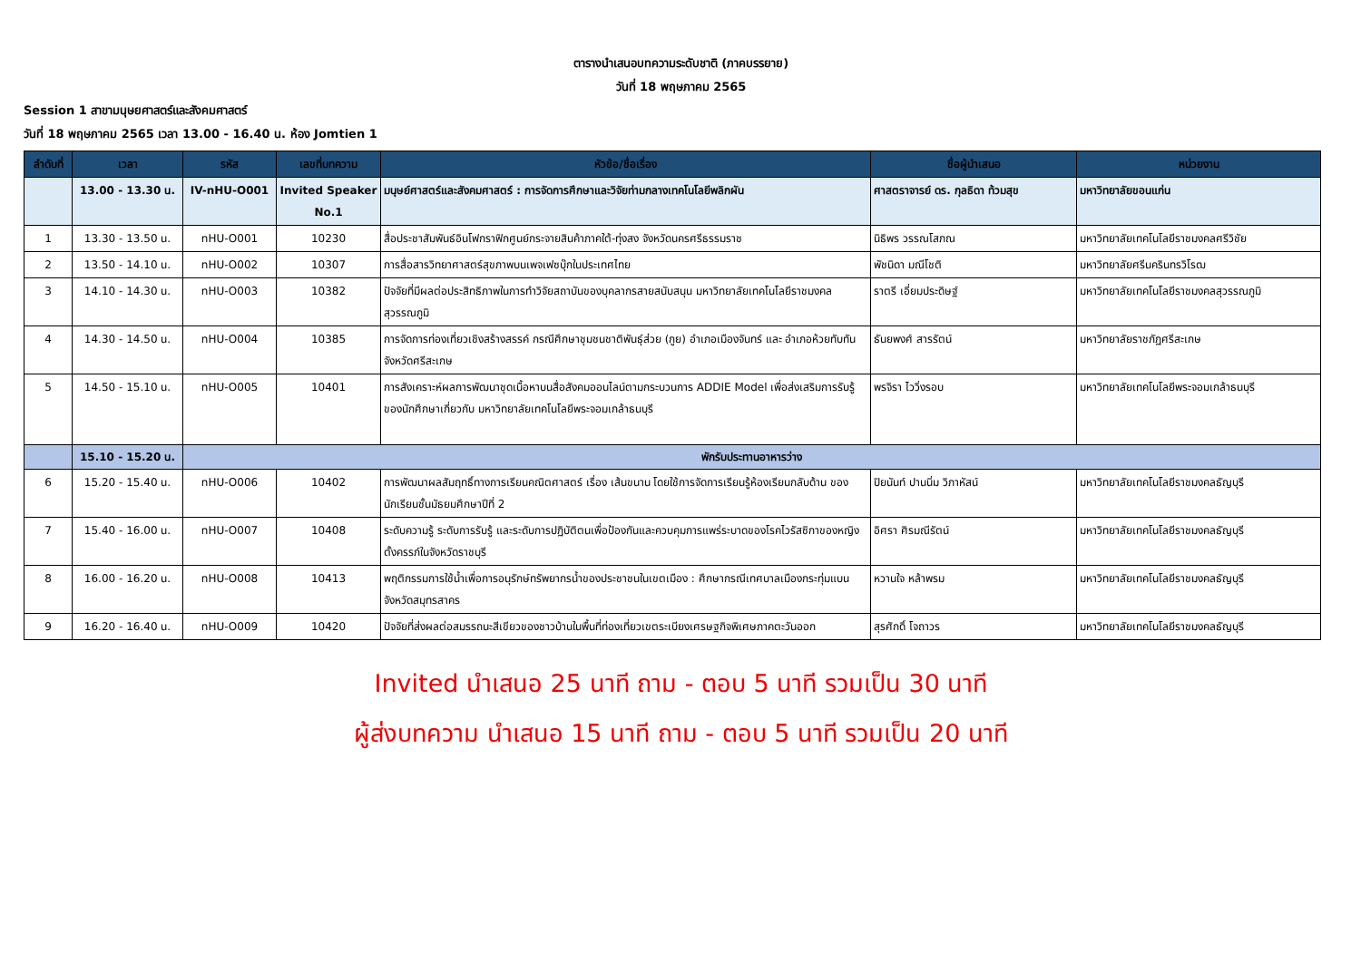ตารางนำเสนอบทความระดับชาติ (ภาคบรรยาย)
วันที่ 18 พฤษภาคม 2565
Session 1 สาขามนุษยศาสตร์และสังคมศาสตร์
วันที่ 18 พฤษภาคม 2565 เวลา 13.00 - 16.40 น. ห้อง Jomtien 1
| ลำดับที่ | เวลา | รหัส | เลขที่บทความ | หัวข้อ/ชื่อเรื่อง | ชื่อผู้นำเสนอ | หน่วยงาน |
| --- | --- | --- | --- | --- | --- | --- |
| | 13.00 - 13.30 น. | IV-nHU-O001 | Invited Speaker No.1 | มนุษย์ศาสตร์และสังคมศาสตร์ : การจัดการศึกษาและวิจัยท่ามกลางเทคโนโลยีพลิกผัน | ศาสตราจารย์ ดร. กุลธิดา ท้วมสุข | มหาวิทยาลัยขอนแก่น |
| 1 | 13.30 - 13.50 น. | nHU-O001 | 10230 | สื่อประชาสัมพันธ์อินโฟกราฟิกศูนย์กระจายสินค้าภาคใต้-ทุ่งสง จังหวัดนครศรีธรรมราช | นิธิพร วรรณโสภณ | มหาวิทยาลัยเทคโนโลยีราชมงคลศรีวิชัย |
| 2 | 13.50 - 14.10 น. | nHU-O002 | 10307 | การสื่อสารวิทยาศาสตร์สุขภาพบนเพจเฟซบุ๊กในประเทศไทย | พัชนิดา มณีโชติ | มหาวิทยาลัยศรีนครินทรวิโรฒ |
| 3 | 14.10 - 14.30 น. | nHU-O003 | 10382 | ปัจจัยที่มีผลต่อประสิทธิภาพในการทำวิจัยสถาบันของบุคลากรสายสนับสนุน มหาวิทยาลัยเทคโนโลยีราชมงคลสุวรรณภูมิ | ราตรี เอี่ยมประดิษฐ์ | มหาวิทยาลัยเทคโนโลยีราชมงคลสุวรรณภูมิ |
| 4 | 14.30 - 14.50 น. | nHU-O004 | 10385 | การจัดการท่องเที่ยวเชิงสร้างสรรค์ กรณีศึกษาชุมชนชาติพันธุ์ส่วย (กูย) อำเภอเมืองจันทร์ และ อำเภอห้วยทับทัน จังหวัดศรีสะเกษ | ธันยพงศ์ สารรัตน์ | มหาวิทยาลัยราชภัฏศรีสะเกษ |
| 5 | 14.50 - 15.10 น. | nHU-O005 | 10401 | การสังเคราะห์ผลการพัฒนาชุดเนื้อหาบนสื่อสังคมออนไลน์ตามกระบวนการ ADDIE Model เพื่อส่งเสริมการรับรู้ของนักศึกษาเกี่ยวกับ มหาวิทยาลัยเทคโนโลยีพระจอมเกล้าธนบุรี | พรจิรา ไววิ่งรอบ | มหาวิทยาลัยเทคโนโลยีพระจอมเกล้าธนบุรี |
| | 15.10 - 15.20 น. | พักรับประทานอาหารว่าง | | | | |
| 6 | 15.20 - 15.40 น. | nHU-O006 | 10402 | การพัฒนาผลสัมฤทธิ์ทางการเรียนคณิตศาสตร์ เรื่อง เส้นขนาน โดยใช้การจัดการเรียนรู้ห้องเรียนกลับด้าน ของนักเรียนชั้นมัธยมศึกษาปีที่ 2 | ปิยนันท์ ปานนิ่ม วิภาหัสน์ | มหาวิทยาลัยเทคโนโลยีราชมงคลธัญบุรี |
| 7 | 15.40 - 16.00 น. | nHU-O007 | 10408 | ระดับความรู้ ระดับการรับรู้ และระดับการปฏิบัติตนเพื่อป้องกันและควบคุมการแพร่ระบาดของโรคไวรัสซิกาของหญิงตั้งครรภ์ในจังหวัดราชบุรี | อิศรา ศิรมณีรัตน์ | มหาวิทยาลัยเทคโนโลยีราชมงคลธัญบุรี |
| 8 | 16.00 - 16.20 น. | nHU-O008 | 10413 | พฤติกรรมการใช้น้ำเพื่อการอนุรักษ์ทรัพยากรน้ำของประชาชนในเขตเมือง : ศึกษากรณีเทศบาลเมืองกระทุ่มแบน จังหวัดสมุทรสาคร | หวานใจ หล้าพรม | มหาวิทยาลัยเทคโนโลยีราชมงคลธัญบุรี |
| 9 | 16.20 - 16.40 น. | nHU-O009 | 10420 | ปัจจัยที่ส่งผลต่อสมรรถนะสีเขียวของชาวบ้านในพื้นที่ท่องเที่ยวเขตระเบียงเศรษฐกิจพิเศษภาคตะวันออก | สุรศักดิ์ โจถาวร | มหาวิทยาลัยเทคโนโลยีราชมงคลธัญบุรี |
Invited นำเสนอ 25 นาที ถาม - ตอบ 5 นาที รวมเป็น 30 นาที
ผู้ส่งบทความ นำเสนอ 15 นาที ถาม - ตอบ 5 นาที รวมเป็น 20 นาที